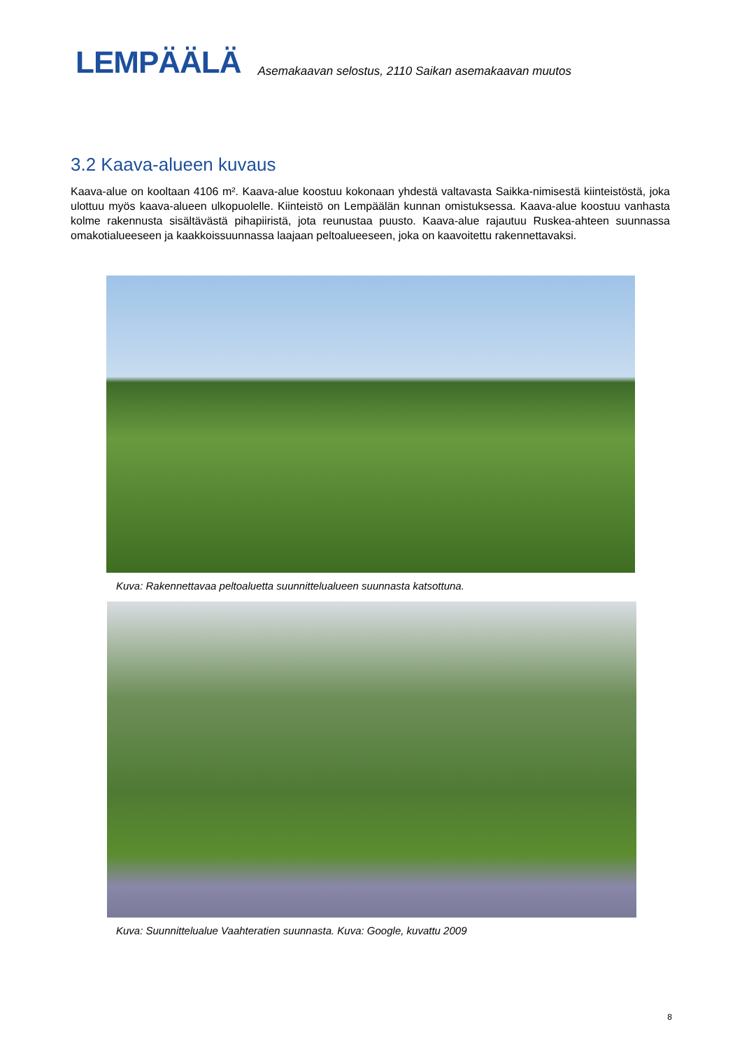LEMPÄÄLÄ
Asemakaavan selostus, 2110 Saikan asemakaavan muutos
3.2 Kaava-alueen kuvaus
Kaava-alue on kooltaan 4106 m². Kaava-alue koostuu kokonaan yhdestä valtavasta Saikka-nimisestä kiinteistöstä, joka ulottuu myös kaava-alueen ulkopuolelle. Kiinteistö on Lempäälän kunnan omistuksessa. Kaava-alue koostuu vanhasta kolme rakennusta sisältävästä pihapiiristä, jota reunustaa puusto. Kaava-alue rajautuu Ruskea-ahteen suunnassa omakotialueeseen ja kaakkoissuunnassa laajaan peltoalueeseen, joka on kaavoitettu rakennettavaksi.
Kuva: Rakennettavaa peltoaluetta suunnittelualueen suunnasta katsottuna.
Kuva: Suunnittelualue Vaahteratien suunnasta. Kuva: Google, kuvattu 2009
8